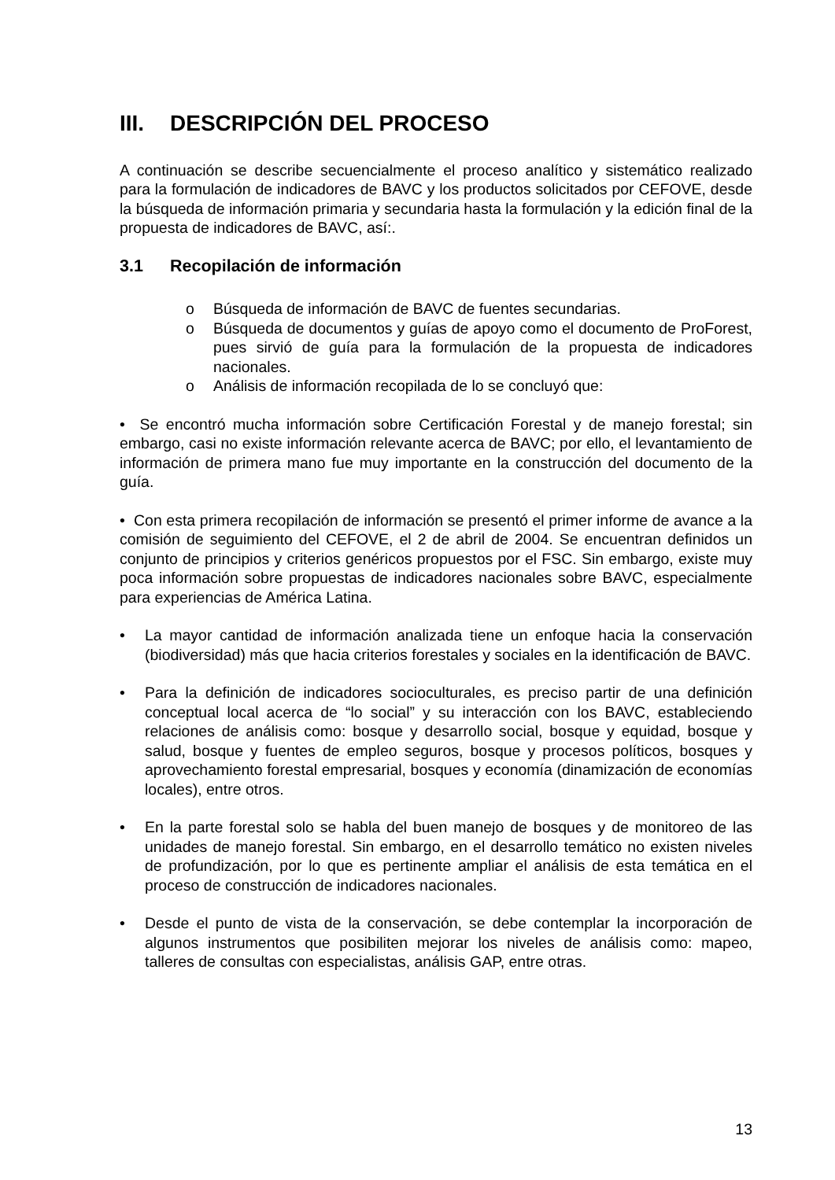III. DESCRIPCIÓN DEL PROCESO
A continuación se describe secuencialmente el proceso analítico y sistemático realizado para la formulación de indicadores de BAVC y los productos solicitados por CEFOVE, desde la búsqueda de información primaria y secundaria hasta la formulación y la edición final de la propuesta de indicadores de BAVC, así:.
3.1 Recopilación de información
o Búsqueda de información de BAVC de fuentes secundarias.
o Búsqueda de documentos y guías de apoyo como el documento de ProForest, pues sirvió de guía para la formulación de la propuesta de indicadores nacionales.
o Análisis de información recopilada de lo se concluyó que:
• Se encontró mucha información sobre Certificación Forestal y de manejo forestal; sin embargo, casi no existe información relevante acerca de BAVC; por ello, el levantamiento de información de primera mano fue muy importante en la construcción del documento de la guía.
• Con esta primera recopilación de información se presentó el primer informe de avance a la comisión de seguimiento del CEFOVE, el 2 de abril de 2004. Se encuentran definidos un conjunto de principios y criterios genéricos propuestos por el FSC. Sin embargo, existe muy poca información sobre propuestas de indicadores nacionales sobre BAVC, especialmente para experiencias de América Latina.
• La mayor cantidad de información analizada tiene un enfoque hacia la conservación (biodiversidad) más que hacia criterios forestales y sociales en la identificación de BAVC.
• Para la definición de indicadores socioculturales, es preciso partir de una definición conceptual local acerca de “lo social” y su interacción con los BAVC, estableciendo relaciones de análisis como: bosque y desarrollo social, bosque y equidad, bosque y salud, bosque y fuentes de empleo seguros, bosque y procesos políticos, bosques y aprovechamiento forestal empresarial, bosques y economía (dinamización de economías locales), entre otros.
• En la parte forestal solo se habla del buen manejo de bosques y de monitoreo de las unidades de manejo forestal. Sin embargo, en el desarrollo temático no existen niveles de profundización, por lo que es pertinente ampliar el análisis de esta temática en el proceso de construcción de indicadores nacionales.
• Desde el punto de vista de la conservación, se debe contemplar la incorporación de algunos instrumentos que posibiliten mejorar los niveles de análisis como: mapeo, talleres de consultas con especialistas, análisis GAP, entre otras.
13